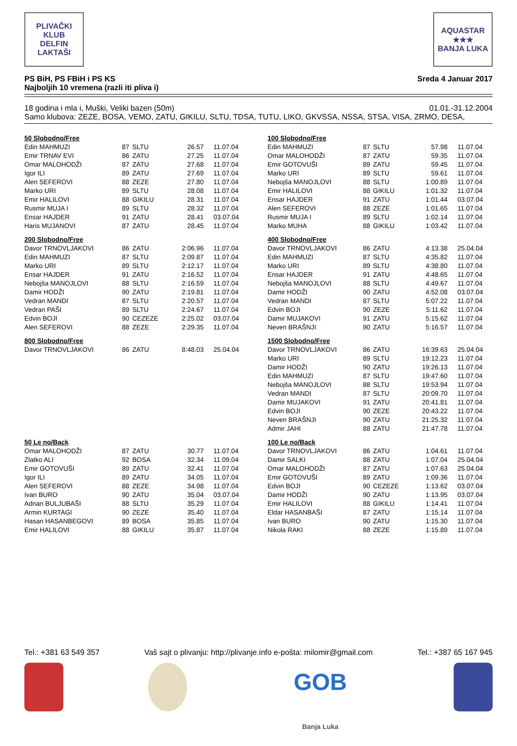PLIVAČKI KLUB
DELFIN
LAKTAŠI
AQUASTAR
★★★
BANJA LUKA
PS BiH, PS FBiH i PS KS
Najboljih 10 vremena (razli iti pliva i)
Sreda 4 Januar 2017
18 godina i mla i, Muški, Veliki bazen (50m)
01.01.-31.12.2004
Samo klubova: ZEZE, BOSA, VEMO, ZATU, GIKILU, SLTU, TDSA, TUTU, LIKO, GKVSSA, NSSA, STSA, VISA, ZRMO, DESA,
| 50 Slobodno/Free | | | | |
| Edin MAHMUZI | 87 | SLTU | 26.57 | 11.07.04 |
| Emir TRNAV EVI | 86 | ZATU | 27.25 | 11.07.04 |
| Omar MALOHODŽI | 87 | ZATU | 27.68 | 11.07.04 |
| Igor ILI | 89 | ZATU | 27.69 | 11.07.04 |
| Alen SEFEROVI | 88 | ZEZE | 27.80 | 11.07.04 |
| Marko URI | 89 | SLTU | 28.08 | 11.07.04 |
| Emir HALILOVI | 88 | GIKILU | 28.31 | 11.07.04 |
| Rusmir MUJA I | 89 | SLTU | 28.32 | 11.07.04 |
| Ensar HAJDER | 91 | ZATU | 28.41 | 03.07.04 |
| Haris MUJANOVI | 87 | ZATU | 28.45 | 11.07.04 |
| 200 Slobodno/Free | | | | |
| Davor TRNOVLJAKOVI | 86 | ZATU | 2:06.96 | 11.07.04 |
| Edin MAHMUZI | 87 | SLTU | 2:09.87 | 11.07.04 |
| Marko URI | 89 | SLTU | 2:12.17 | 11.07.04 |
| Ensar HAJDER | 91 | ZATU | 2:16.52 | 11.07.04 |
| Nebojša MANOJLOVI | 88 | SLTU | 2:16.59 | 11.07.04 |
| Damir HODŽI | 90 | ZATU | 2:19.81 | 11.07.04 |
| Vedran MANDI | 87 | SLTU | 2:20.57 | 11.07.04 |
| Vedran PAŠI | 89 | SLTU | 2:24.67 | 11.07.04 |
| Edvin BOJI | 90 | CEZEZE | 2:25.02 | 03.07.04 |
| Alen SEFEROVI | 88 | ZEZE | 2:29.35 | 11.07.04 |
| 800 Slobodno/Free | | | | |
| Davor TRNOVLJAKOVI | 86 | ZATU | 8:48.03 | 25.04.04 |
| 50 Le no/Back | | | | |
| Omar MALOHODŽI | 87 | ZATU | 30.77 | 11.07.04 |
| Zlatko ALI | 92 | BOSA | 32.34 | 11.09.04 |
| Emir GOTOVUŠI | 89 | ZATU | 32.41 | 11.07.04 |
| Igor ILI | 89 | ZATU | 34.05 | 11.07.04 |
| Alen SEFEROVI | 88 | ZEZE | 34.98 | 11.07.04 |
| Ivan BURO | 90 | ZATU | 35.04 | 03.07.04 |
| Adnan BULJUBAŠI | 88 | SLTU | 35.29 | 11.07.04 |
| Armin KURTAGI | 90 | ZEZE | 35.40 | 11.07.04 |
| Hasan HASANBEGOVI | 89 | BOSA | 35.85 | 11.07.04 |
| Emir HALILOVI | 88 | GIKILU | 35.87 | 11.07.04 |
| 100 Slobodno/Free | | | | |
| Edin MAHMUZI | 87 | SLTU | 57.98 | 11.07.04 |
| Omar MALOHODŽI | 87 | ZATU | 59.35 | 11.07.04 |
| Emir GOTOVUŠI | 89 | ZATU | 59.45 | 11.07.04 |
| Marko URI | 89 | SLTU | 59.61 | 11.07.04 |
| Nebojša MANOJLOVI | 88 | SLTU | 1:00.89 | 11.07.04 |
| Emir HALILOVI | 88 | GIKILU | 1:01.32 | 11.07.04 |
| Ensar HAJDER | 91 | ZATU | 1:01.44 | 03.07.04 |
| Alen SEFEROVI | 88 | ZEZE | 1:01.65 | 11.07.04 |
| Rusmir MUJA I | 89 | SLTU | 1:02.14 | 11.07.04 |
| Marko MUHA | 88 | GIKILU | 1:03.42 | 11.07.04 |
| 400 Slobodno/Free | | | | |
| Davor TRNOVLJAKOVI | 86 | ZATU | 4:13.38 | 25.04.04 |
| Edin MAHMUZI | 87 | SLTU | 4:35.82 | 11.07.04 |
| Marko URI | 89 | SLTU | 4:38.80 | 11.07.04 |
| Ensar HAJDER | 91 | ZATU | 4:48.65 | 11.07.04 |
| Nebojša MANOJLOVI | 88 | SLTU | 4:49.67 | 11.07.04 |
| Damir HODŽI | 90 | ZATU | 4:52.08 | 03.07.04 |
| Vedran MANDI | 87 | SLTU | 5:07.22 | 11.07.04 |
| Edvin BOJI | 90 | ZEZE | 5:11.62 | 11.07.04 |
| Damir MUJAKOVI | 91 | ZATU | 5:15.62 | 11.07.04 |
| Neven BRAŠNJI | 90 | ZATU | 5:16.57 | 11.07.04 |
| 1500 Slobodno/Free | | | | |
| Davor TRNOVLJAKOVI | 86 | ZATU | 16:39.63 | 25.04.04 |
| Marko URI | 89 | SLTU | 19:12.23 | 11.07.04 |
| Damir HODŽI | 90 | ZATU | 19:26.13 | 11.07.04 |
| Edin MAHMUZI | 87 | SLTU | 19:47.60 | 11.07.04 |
| Nebojša MANOJLOVI | 88 | SLTU | 19:53.94 | 11.07.04 |
| Vedran MANDI | 87 | SLTU | 20:09.70 | 11.07.04 |
| Damir MUJAKOVI | 91 | ZATU | 20:41.81 | 11.07.04 |
| Edvin BOJI | 90 | ZEZE | 20:43.22 | 11.07.04 |
| Neven BRAŠNJI | 90 | ZATU | 21:25.32 | 11.07.04 |
| Admir JAHI | 88 | ZATU | 21:47.78 | 11.07.04 |
| 100 Le no/Back | | | | |
| Davor TRNOVLJAKOVI | 86 | ZATU | 1:04.61 | 11.07.04 |
| Damir SALKI | 88 | ZATU | 1:07.04 | 25.04.04 |
| Omar MALOHODŽI | 87 | ZATU | 1:07.63 | 25.04.04 |
| Emir GOTOVUŠI | 89 | ZATU | 1:09.36 | 11.07.04 |
| Edvin BOJI | 90 | CEZEZE | 1:13.62 | 03.07.04 |
| Damir HODŽI | 90 | ZATU | 1:13.95 | 03.07.04 |
| Emir HALILOVI | 88 | GIKILU | 1:14.41 | 11.07.04 |
| Eldar HASANBAŠI | 87 | ZATU | 1:15.14 | 11.07.04 |
| Ivan BURO | 90 | ZATU | 1:15.30 | 11.07.04 |
| Nikola RAKI | 88 | ZEZE | 1:15.89 | 11.07.04 |
Tel.: +381 63 549 357 Vaš sajt o plivanju: http://plivanje.info e-pošta: milomir@gmail.com
Tel.: +387 65 167 945
GOB
Banja Luka